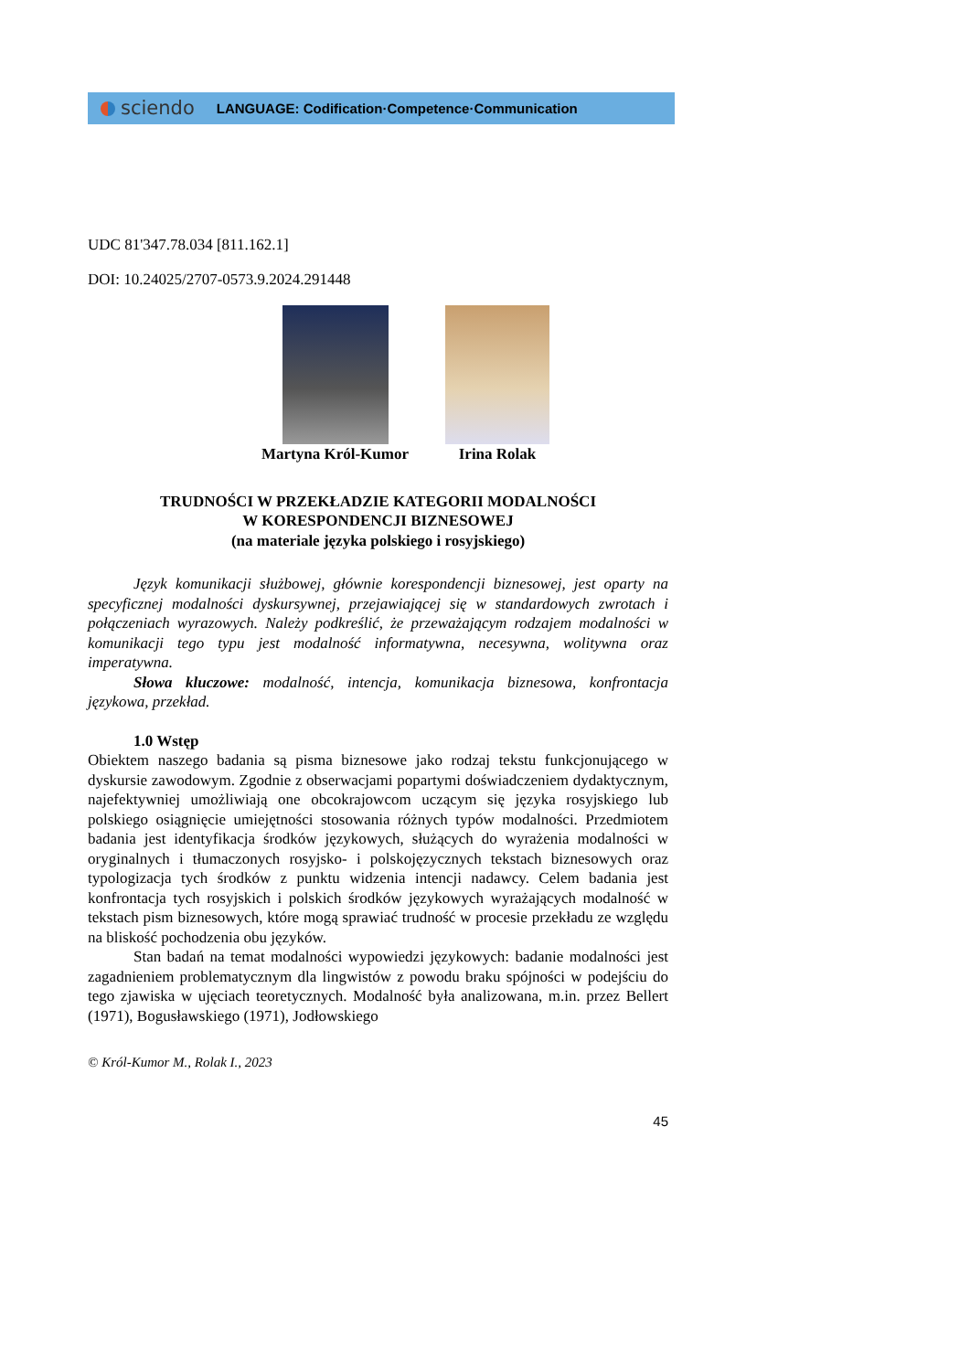sciendo LANGUAGE: Codification·Competence·Communication
UDC 81'347.78.034 [811.162.1]
DOI: 10.24025/2707-0573.9.2024.291448
Martyna Król-Kumor Irina Rolak
TRUDNOŚCI W PRZEKŁADZIE KATEGORII MODALNOŚCI
W KORESPONDENCJI BIZNESOWEJ
(na materiale języka polskiego i rosyjskiego)
Język komunikacji służbowej, głównie korespondencji biznesowej, jest oparty na specyficznej modalności dyskursywnej, przejawiającej się w standardowych zwrotach i połączeniach wyrazowych. Należy podkreślić, że przeważającym rodzajem modalności w komunikacji tego typu jest modalność informatywna, necesywna, wolitywna oraz imperatywna.
Słowa kluczowe: modalność, intencja, komunikacja biznesowa, konfrontacja językowa, przekład.
1.0 Wstęp
Obiektem naszego badania są pisma biznesowe jako rodzaj tekstu funkcjonującego w dyskursie zawodowym. Zgodnie z obserwacjami popartymi doświadczeniem dydaktycznym, najefektywniej umożliwiają one obcokrajowcom uczącym się języka rosyjskiego lub polskiego osiągnięcie umiejętności stosowania różnych typów modalności. Przedmiotem badania jest identyfikacja środków językowych, służących do wyrażenia modalności w oryginalnych i tłumaczonych rosyjsko- i polskojęzycznych tekstach biznesowych oraz typologizacja tych środków z punktu widzenia intencji nadawcy. Celem badania jest konfrontacja tych rosyjskich i polskich środków językowych wyrażających modalność w tekstach pism biznesowych, które mogą sprawiać trudność w procesie przekładu ze względu na bliskość pochodzenia obu języków.
Stan badań na temat modalności wypowiedzi językowych: badanie modalności jest zagadnieniem problematycznym dla lingwistów z powodu braku spójności w podejściu do tego zjawiska w ujęciach teoretycznych. Modalność była analizowana, m.in. przez Bellert (1971), Bogusławskiego (1971), Jodłowskiego
© Król-Kumor M., Rolak I., 2023
45